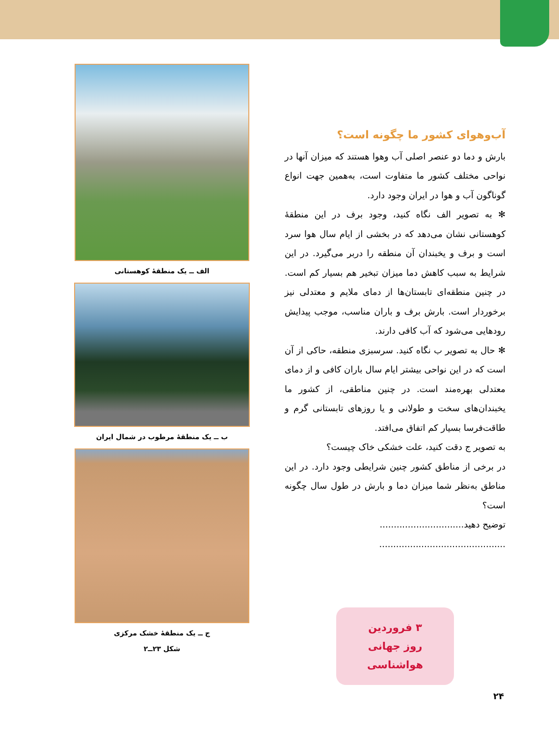آب‌وهوای کشور ما چگونه است؟
بارش و دما دو عنصر اصلی آب وهوا هستند که میزان آنها در نواحی مختلف کشور ما متفاوت است، به‌همین جهت انواع گوناگون آب و هوا در ایران وجود دارد.
✻ به تصویر الف نگاه کنید، وجود برف در این منطقهٔ کوهستانی نشان می‌دهد که در بخشی از ایام سال هوا سرد است و برف و یخبندان آن منطقه را دربر می‌گیرد. در این شرایط به سبب کاهش دما میزان تبخیر هم بسیار کم است. در چنین منطقه‌ای تابستان‌ها از دمای ملایم و معتدلی نیز برخوردار است. بارش برف و باران مناسب، موجب پیدایش رودهایی می‌شود که آب کافی دارند.
✻ حال به تصویر ب نگاه کنید. سرسبزی منطقه، حاکی از آن است که در این نواحی بیشتر ایام سال باران کافی و از دمای معتدلی بهره‌مند است. در چنین مناطقی، از کشور ما یخبندان‌های سخت و طولانی و یا روزهای تابستانی گرم و طاقت‌فرسا بسیار کم اتفاق می‌افتد.
به تصویر ج دقت کنید، علت خشکی خاک چیست؟
در برخی از مناطق کشور چنین شرایطی وجود دارد. در این مناطق به‌نظر شما میزان دما و بارش در طول سال چگونه است؟
توضیح دهید..............................
.............................................
۳ فروردین
روز جهانی هواشناسی
الف ــ یک منطقهٔ کوهستانی
ب ــ یک منطقهٔ مرطوب در شمال ایران
ج ــ یک منطقهٔ خشک مرکزی
شکل ۲۳ــ۲
۲۴